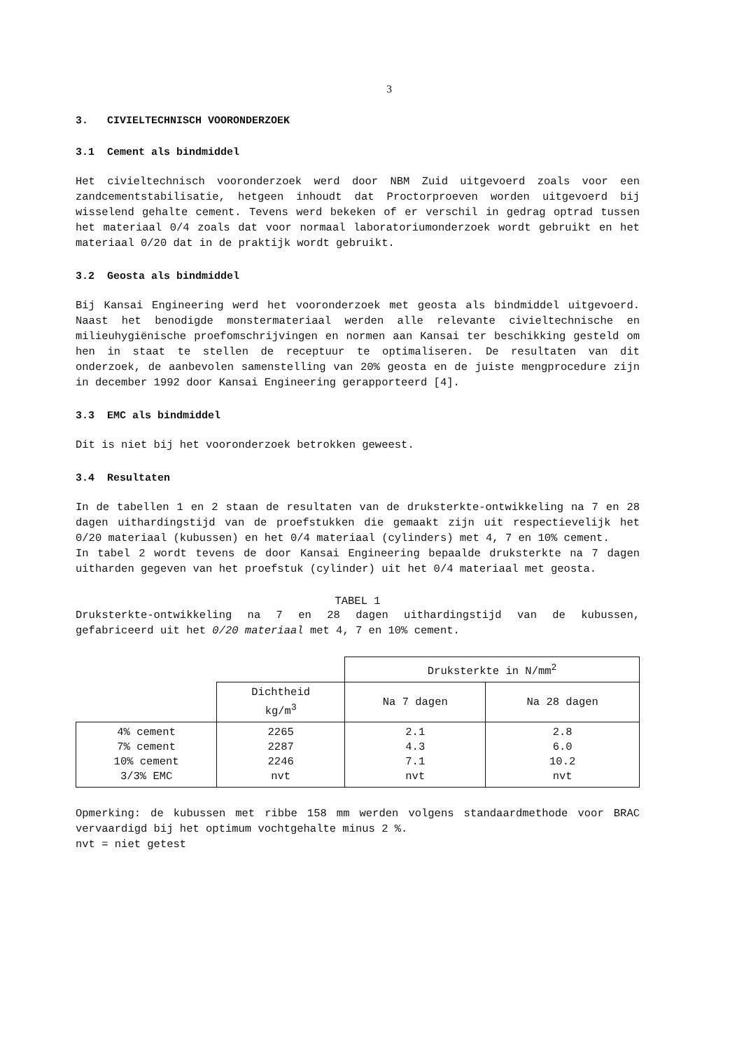3
3. CIVIELTECHNISCH VOORONDERZOEK
3.1 Cement als bindmiddel
Het civieltechnisch vooronderzoek werd door NBM Zuid uitgevoerd zoals voor een zandcementstabilisatie, hetgeen inhoudt dat Proctorproeven worden uitgevoerd bij wisselend gehalte cement. Tevens werd bekeken of er verschil in gedrag optrad tussen het materiaal 0/4 zoals dat voor normaal laboratoriumonderzoek wordt gebruikt en het materiaal 0/20 dat in de praktijk wordt gebruikt.
3.2 Geosta als bindmiddel
Bij Kansai Engineering werd het vooronderzoek met geosta als bindmiddel uitgevoerd. Naast het benodigde monstermateriaal werden alle relevante civieltechnische en milieuhygiënische proefomschrijvingen en normen aan Kansai ter beschikking gesteld om hen in staat te stellen de receptuur te optimaliseren. De resultaten van dit onderzoek, de aanbevolen samenstelling van 20% geosta en de juiste mengprocedure zijn in december 1992 door Kansai Engineering gerapporteerd [4].
3.3 EMC als bindmiddel
Dit is niet bij het vooronderzoek betrokken geweest.
3.4 Resultaten
In de tabellen 1 en 2 staan de resultaten van de druksterkte-ontwikkeling na 7 en 28 dagen uithardingstijd van de proefstukken die gemaakt zijn uit respectievelijk het 0/20 materiaal (kubussen) en het 0/4 materiaal (cylinders) met 4, 7 en 10% cement.
In tabel 2 wordt tevens de door Kansai Engineering bepaalde druksterkte na 7 dagen uitharden gegeven van het proefstuk (cylinder) uit het 0/4 materiaal met geosta.
TABEL 1
Druksterkte-ontwikkeling na 7 en 28 dagen uithardingstijd van de kubussen, gefabriceerd uit het 0/20 materiaal met 4, 7 en 10% cement.
| | | Druksterkte in N/mm<sup>2</sup> | |
| --- | --- | --- | --- |
| | Dichtheid kg/m<sup>3</sup> | Na 7 dagen | Na 28 dagen |
| 4% cement 7% cement 10% cement 3/3% EMC | 2265 2287 2246 nvt | 2.1 4.3 7.1 nvt | 2.8 6.0 10.2 nvt |
Opmerking: de kubussen met ribbe 158 mm werden volgens standaardmethode voor BRAC vervaardigd bij het optimum vochtgehalte minus 2 %.
nvt = niet getest